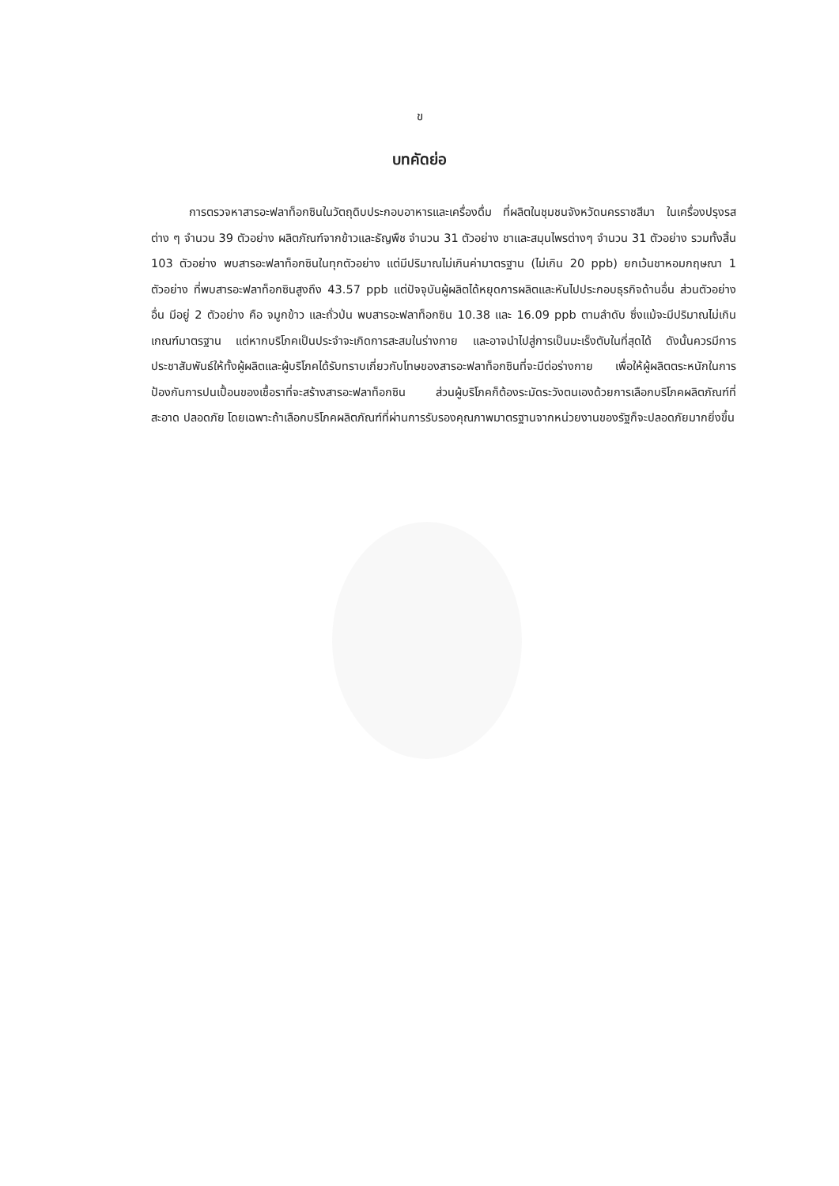ข
บทคัดย่อ
การตรวจหาสารอะฟลาท็อกซินในวัตถุดิบประกอบอาหารและเครื่องดื่ม ที่ผลิตในชุมชนจังหวัดนครราชสีมา ในเครื่องปรุงรสต่าง ๆ จำนวน 39 ตัวอย่าง ผลิตภัณฑ์จากข้าวและธัญพืช จำนวน 31 ตัวอย่าง ชาและสมุนไพรต่างๆ จำนวน 31 ตัวอย่าง รวมทั้งสิ้น 103 ตัวอย่าง พบสารอะฟลาท็อกซินในทุกตัวอย่าง แต่มีปริมาณไม่เกินค่ามาตรฐาน (ไม่เกิน 20 ppb) ยกเว้นชาหอมกฤษณา 1 ตัวอย่าง ที่พบสารอะฟลาท็อกซินสูงถึง 43.57 ppb แต่ปัจจุบันผู้ผลิตได้หยุดการผลิตและหันไปประกอบธุรกิจด้านอื่น ส่วนตัวอย่างอื่น มีอยู่ 2 ตัวอย่าง คือ จมูกข้าว และถั่วป่น พบสารอะฟลาท็อกซิน 10.38 และ 16.09 ppb ตามลำดับ ซึ่งแม้จะมีปริมาณไม่เกินเกณฑ์มาตรฐาน แต่หากบริโภคเป็นประจำจะเกิดการสะสมในร่างกาย และอาจนำไปสู่การเป็นมะเร็งตับในที่สุดได้ ดังนั้นควรมีการประชาสัมพันธ์ให้ทั้งผู้ผลิตและผู้บริโภคได้รับทราบเกี่ยวกับโทษของสารอะฟลาท็อกซินที่จะมีต่อร่างกาย เพื่อให้ผู้ผลิตตระหนักในการป้องกันการปนเปื้อนของเชื้อราที่จะสร้างสารอะฟลาท็อกซิน ส่วนผู้บริโภคก็ต้องระมัดระวังตนเองด้วยการเลือกบริโภคผลิตภัณฑ์ที่สะอาด ปลอดภัย โดยเฉพาะถ้าเลือกบริโภคผลิตภัณฑ์ที่ผ่านการรับรองคุณภาพมาตรฐานจากหน่วยงานของรัฐก็จะปลอดภัยมากยิ่งขึ้น